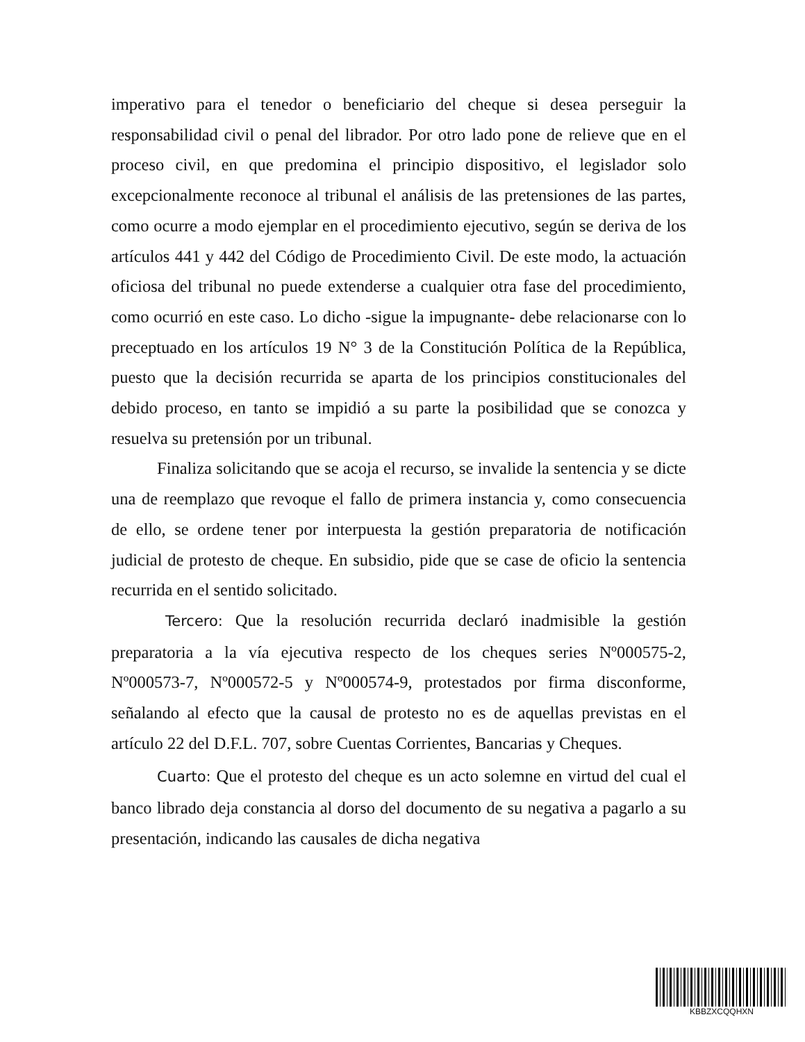imperativo para el tenedor o beneficiario del cheque si desea perseguir la responsabilidad civil o penal del librador. Por otro lado pone de relieve que en el proceso civil, en que predomina el principio dispositivo, el legislador solo excepcionalmente reconoce al tribunal el análisis de las pretensiones de las partes, como ocurre a modo ejemplar en el procedimiento ejecutivo, según se deriva de los artículos 441 y 442 del Código de Procedimiento Civil. De este modo, la actuación oficiosa del tribunal no puede extenderse a cualquier otra fase del procedimiento, como ocurrió en este caso. Lo dicho -sigue la impugnante- debe relacionarse con lo preceptuado en los artículos 19 N° 3 de la Constitución Política de la República, puesto que la decisión recurrida se aparta de los principios constitucionales del debido proceso, en tanto se impidió a su parte la posibilidad que se conozca y resuelva su pretensión por un tribunal.
Finaliza solicitando que se acoja el recurso, se invalide la sentencia y se dicte una de reemplazo que revoque el fallo de primera instancia y, como consecuencia de ello, se ordene tener por interpuesta la gestión preparatoria de notificación judicial de protesto de cheque. En subsidio, pide que se case de oficio la sentencia recurrida en el sentido solicitado.
Tercero: Que la resolución recurrida declaró inadmisible la gestión preparatoria a la vía ejecutiva respecto de los cheques series Nº000575-2, Nº000573-7, Nº000572-5 y Nº000574-9, protestados por firma disconforme, señalando al efecto que la causal de protesto no es de aquellas previstas en el artículo 22 del D.F.L. 707, sobre Cuentas Corrientes, Bancarias y Cheques.
Cuarto: Que el protesto del cheque es un acto solemne en virtud del cual el banco librado deja constancia al dorso del documento de su negativa a pagarlo a su presentación, indicando las causales de dicha negativa
KBBZXCQQHXN